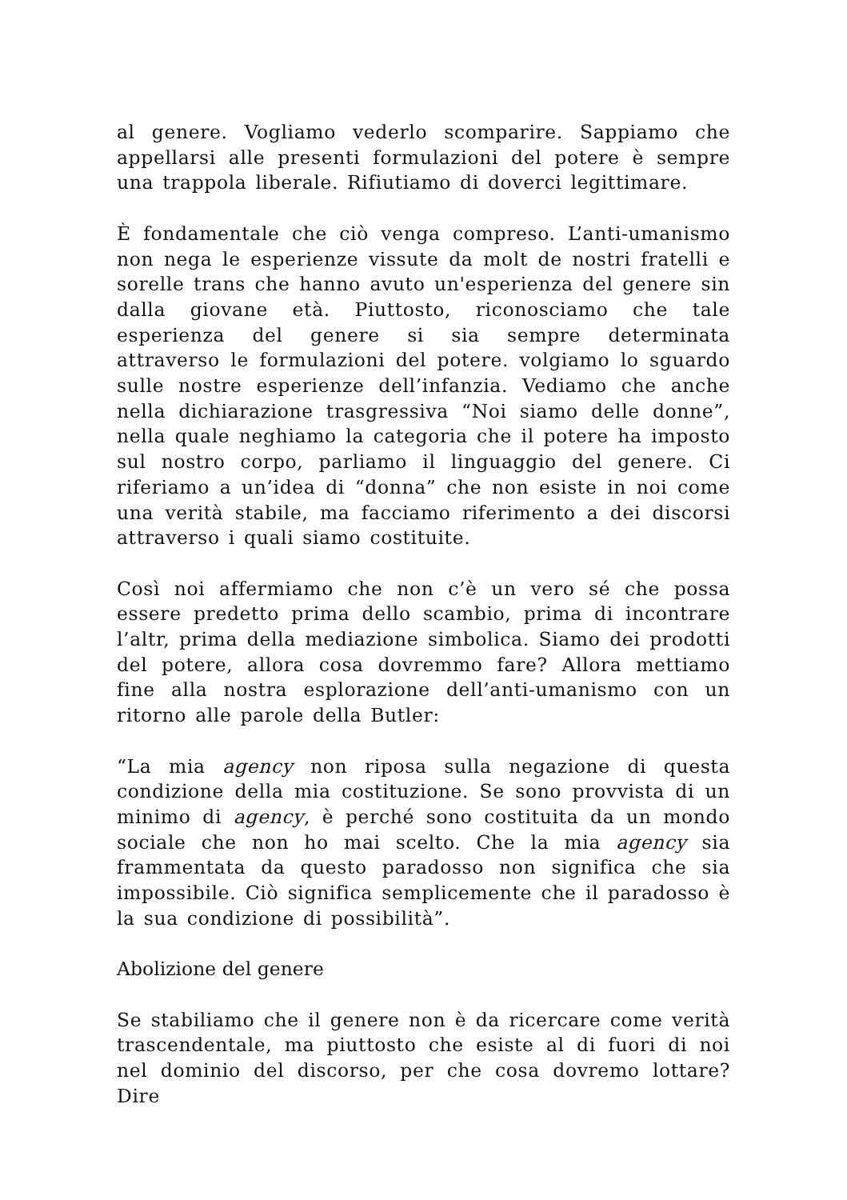al genere. Vogliamo vederlo scomparire. Sappiamo che appellarsi alle presenti formulazioni del potere è sempre una trappola liberale. Rifiutiamo di doverci legittimare.
È fondamentale che ciò venga compreso. L’anti-umanismo non nega le esperienze vissute da molt de nostri fratelli e sorelle trans che hanno avuto un'esperienza del genere sin dalla giovane età. Piuttosto, riconosciamo che tale esperienza del genere si sia sempre determinata attraverso le formulazioni del potere. volgiamo lo sguardo sulle nostre esperienze dell’infanzia. Vediamo che anche nella dichiarazione trasgressiva “Noi siamo delle donne”, nella quale neghiamo la categoria che il potere ha imposto sul nostro corpo, parliamo il linguaggio del genere. Ci riferiamo a un’idea di “donna” che non esiste in noi come una verità stabile, ma facciamo riferimento a dei discorsi attraverso i quali siamo costituite.
Così noi affermiamo che non c’è un vero sé che possa essere predetto prima dello scambio, prima di incontrare l’altr, prima della mediazione simbolica. Siamo dei prodotti del potere, allora cosa dovremmo fare? Allora mettiamo fine alla nostra esplorazione dell’anti-umanismo con un ritorno alle parole della Butler:
“La mia agency non riposa sulla negazione di questa condizione della mia costituzione. Se sono provvista di un minimo di agency, è perché sono costituita da un mondo sociale che non ho mai scelto. Che la mia agency sia frammentata da questo paradosso non significa che sia impossibile. Ciò significa semplicemente che il paradosso è la sua condizione di possibilità”.
Abolizione del genere
Se stabiliamo che il genere non è da ricercare come verità trascendentale, ma piuttosto che esiste al di fuori di noi nel dominio del discorso, per che cosa dovremo lottare? Dire